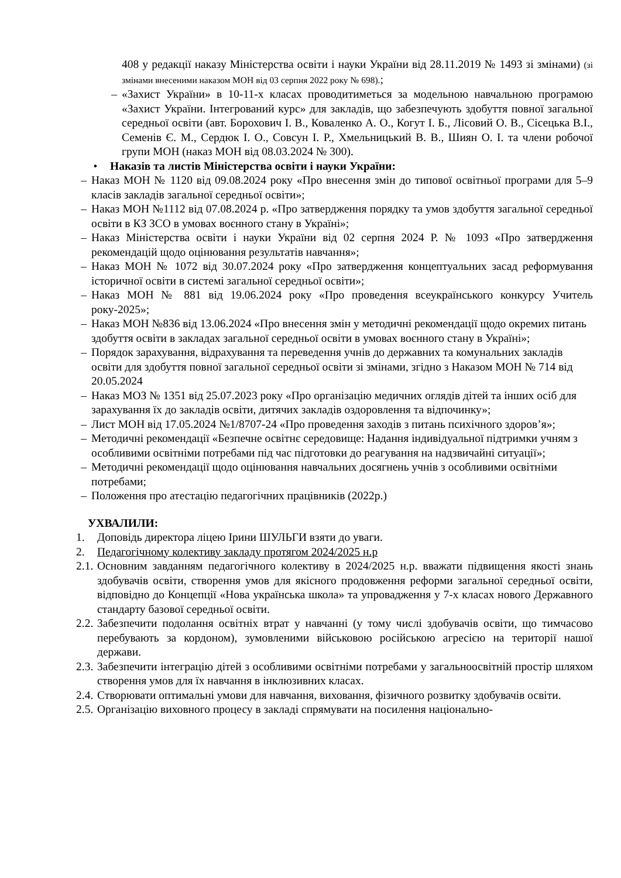408 у редакції наказу Міністерства освіти і науки України від 28.11.2019 № 1493 зі змінами) (зі змінами внесеними наказом МОН від 03 серпня 2022 року № 698).;
– «Захист України» в 10-11-х класах проводитиметься за модельною навчальною програмою «Захист України. Інтегрований курс» для закладів, що забезпечують здобуття повної загальної середньої освіти (авт. Борохович І. В., Коваленко А. О., Когут І. Б., Лісовий О. В., Сісецька В.І., Семенів Є. М., Сердюк І. О., Совсун І. Р., Хмельницький В. В., Шиян О. І. та члени робочої групи МОН (наказ МОН від 08.03.2024 № 300).
• Наказів та листів Міністерства освіти і науки України:
– Наказ МОН № 1120 від 09.08.2024 року «Про внесення змін до типової освітньої програми для 5–9 класів закладів загальної середньої освіти»;
– Наказ МОН №1112 від 07.08.2024 р. «Про затвердження порядку та умов здобуття загальної середньої освіти в КЗ ЗСО в умовах воєнного стану в Україні»;
– Наказ Міністерства освіти і науки України від 02 серпня 2024 Р. № 1093 «Про затвердження рекомендацій щодо оцінювання результатів навчання»;
– Наказ МОН № 1072 від 30.07.2024 року «Про затвердження концептуальних засад реформування історичної освіти в системі загальної середньої освіти»;
– Наказ МОН № 881 від 19.06.2024 року «Про проведення всеукраїнського конкурсу Учитель року-2025»;
– Наказ МОН №836 від 13.06.2024 «Про внесення змін у методичні рекомендації щодо окремих питань здобуття освіти в закладах загальної середньої освіти в умовах воєнного стану в Україні»;
– Порядок зарахування, відрахування та переведення учнів до державних та комунальних закладів освіти для здобуття повної загальної середньої освіти зі змінами, згідно з Наказом МОН № 714 від 20.05.2024
– Наказ МОЗ № 1351 від 25.07.2023 року «Про організацію медичних оглядів дітей та інших осіб для зарахування їх до закладів освіти, дитячих закладів оздоровлення та відпочинку»;
– Лист МОН від 17.05.2024 №1/8707-24 «Про проведення заходів з питань психічного здоров’я»;
– Методичні рекомендації «Безпечне освітнє середовище: Надання індивідуальної підтримки учням з особливими освітніми потребами під час підготовки до реагування на надзвичайні ситуації»;
– Методичні рекомендації щодо оцінювання навчальних досягнень учнів з особливими освітніми потребами;
– Положення про атестацію педагогічних працівників (2022р.)
УХВАЛИЛИ:
1. Доповідь директора ліцею Ірини ШУЛЬГИ взяти до уваги.
2. Педагогічному колективу закладу протягом 2024/2025 н.р
2.1. Основним завданням педагогічного колективу в 2024/2025 н.р. вважати підвищення якості знань здобувачів освіти, створення умов для якісного продовження реформи загальної середньої освіти, відповідно до Концепції «Нова українська школа» та упровадження у 7-х класах нового Державного стандарту базової середньої освіти.
2.2. Забезпечити подолання освітніх втрат у навчанні (у тому числі здобувачів освіти, що тимчасово перебувають за кордоном), зумовленими військовою російською агресією на території нашої держави.
2.3. Забезпечити інтеграцію дітей з особливими освітніми потребами у загальноосвітній простір шляхом створення умов для їх навчання в інклюзивних класах.
2.4. Створювати оптимальні умови для навчання, виховання, фізичного розвитку здобувачів освіти.
2.5. Організацію виховного процесу в закладі спрямувати на посилення національно-